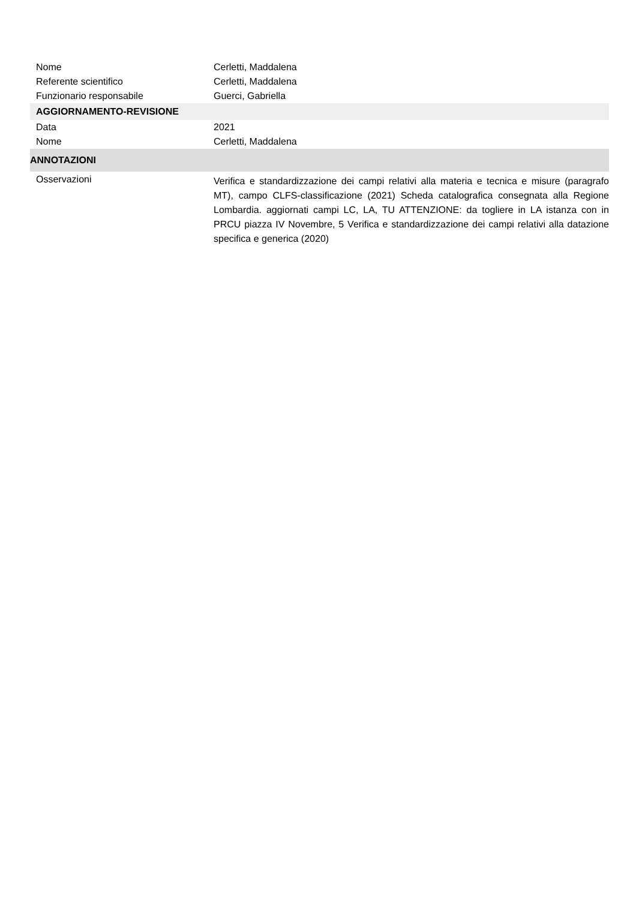Nome Cerletti, Maddalena
Referente scientifico Cerletti, Maddalena
Funzionario responsabile Guerci, Gabriella
AGGIORNAMENTO-REVISIONE
Data 2021
Nome Cerletti, Maddalena
ANNOTAZIONI
Osservazioni
Verifica e standardizzazione dei campi relativi alla materia e tecnica e misure (paragrafo MT), campo CLFS-classificazione (2021) Scheda catalografica consegnata alla Regione Lombardia. aggiornati campi LC, LA, TU ATTENZIONE: da togliere in LA istanza con in PRCU piazza IV Novembre, 5 Verifica e standardizzazione dei campi relativi alla datazione specifica e generica (2020)